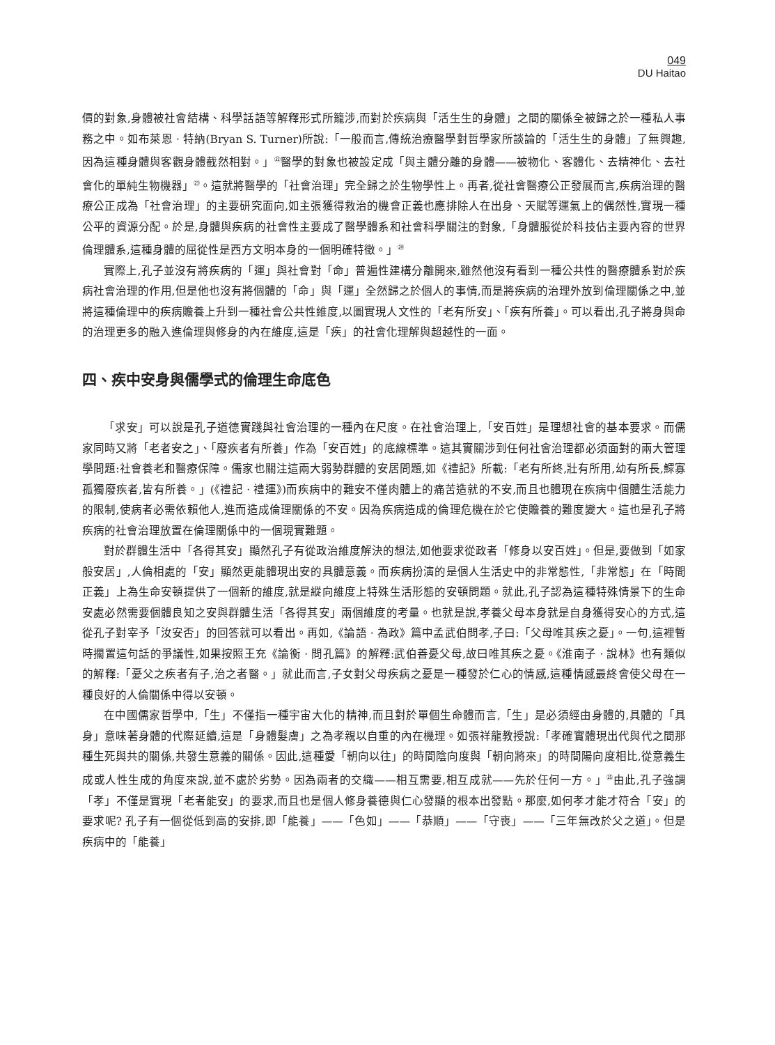049
DU Haitao
價的對象,身體被社會結構、科學話語等解釋形式所籠涉,而對於疾病與「活生生的身體」之間的關係全被歸之於一種私人事務之中。如布萊恩 · 特納(Bryan S. Turner)所說:「一般而言,傳統治療醫學對哲學家所談論的「活生生的身體」了無興趣,因為這種身體與客觀身體截然相對。」<sup>㉒</sup>醫學的對象也被設定成「與主體分離的身體——被物化、客體化、去精神化、去社會化的單純生物機器」<sup>㉓</sup>。這就將醫學的「社會治理」完全歸之於生物學性上。再者,從社會醫療公正發展而言,疾病治理的醫療公正成為「社會治理」的主要研究面向,如主張獲得救治的機會正義也應排除人在出身、天賦等運氣上的偶然性,實現一種公平的資源分配。於是,身體與疾病的社會性主要成了醫學體系和社會科學關注的對象,「身體服從於科技佔主要內容的世界倫理體系,這種身體的屈從性是西方文明本身的一個明確特徵。」<sup>㉔</sup>
實際上,孔子並沒有將疾病的「運」與社會對「命」普遍性建構分離開來,雖然他沒有看到一種公共性的醫療體系對於疾病社會治理的作用,但是他也沒有將個體的「命」與「運」全然歸之於個人的事情,而是將疾病的治理外放到倫理關係之中,並將這種倫理中的疾病贍養上升到一種社會公共性維度,以圖實現人文性的「老有所安」、「疾有所養」。可以看出,孔子將身與命的治理更多的融入進倫理與修身的內在維度,這是「疾」的社會化理解與超越性的一面。
四、疾中安身與儒學式的倫理生命底色
「求安」可以說是孔子道德實踐與社會治理的一種內在尺度。在社會治理上,「安百姓」是理想社會的基本要求。而儒家同時又將「老者安之」、「廢疾者有所養」作為「安百姓」的底線標準。這其實關涉到任何社會治理都必須面對的兩大管理學問題:社會養老和醫療保障。儒家也關注這兩大弱勢群體的安居問題,如《禮記》所載:「老有所終,壯有所用,幼有所長,鰥寡孤獨廢疾者,皆有所養。」(《禮記 · 禮運》)而疾病中的難安不僅肉體上的痛苦造就的不安,而且也體現在疾病中個體生活能力的限制,使病者必需依賴他人,進而造成倫理關係的不安。因為疾病造成的倫理危機在於它使贍養的難度變大。這也是孔子將疾病的社會治理放置在倫理關係中的一個現實難題。
對於群體生活中「各得其安」顯然孔子有從政治維度解決的想法,如他要求從政者「修身以安百姓」。但是,要做到「如家般安居」,人倫相處的「安」顯然更能體現出安的具體意義。而疾病扮演的是個人生活史中的非常態性,「非常態」在「時間正義」上為生命安頓提供了一個新的維度,就是縱向維度上特殊生活形態的安頓問題。就此,孔子認為這種特殊情景下的生命安處必然需要個體良知之安與群體生活「各得其安」兩個維度的考量。也就是說,孝養父母本身就是自身獲得安心的方式,這從孔子對宰予「汝安否」的回答就可以看出。再如,《論語 · 為政》篇中孟武伯問孝,子曰:「父母唯其疾之憂」。一句,這裡暫時擱置這句話的爭議性,如果按照王充《論衡 · 問孔篇》的解釋:武伯善憂父母,故曰唯其疾之憂。《淮南子 · 說林》也有類似的解釋:「憂父之疾者有子,治之者醫。」就此而言,子女對父母疾病之憂是一種發於仁心的情感,這種情感最終會使父母在一種良好的人倫關係中得以安頓。
在中國儒家哲學中,「生」不僅指一種宇宙大化的精神,而且對於單個生命體而言,「生」是必須經由身體的,具體的「具身」意味著身體的代際延續,這是「身體髮膚」之為孝親以自重的內在機理。如張祥龍教授說:「孝確實體現出代與代之間那種生死與共的關係,共發生意義的關係。因此,這種愛「朝向以往」的時間陰向度與「朝向將來」的時間陽向度相比,從意義生成或人性生成的角度來說,並不處於劣勢。因為兩者的交織——相互需要,相互成就——先於任何一方。」<sup>㉕</sup>由此,孔子強調「孝」不僅是實現「老者能安」的要求,而且也是個人修身養德與仁心發顯的根本出發點。那麼,如何孝才能才符合「安」的要求呢? 孔子有一個從低到高的安排,即「能養」——「色如」——「恭順」——「守喪」——「三年無改於父之道」。但是疾病中的「能養」